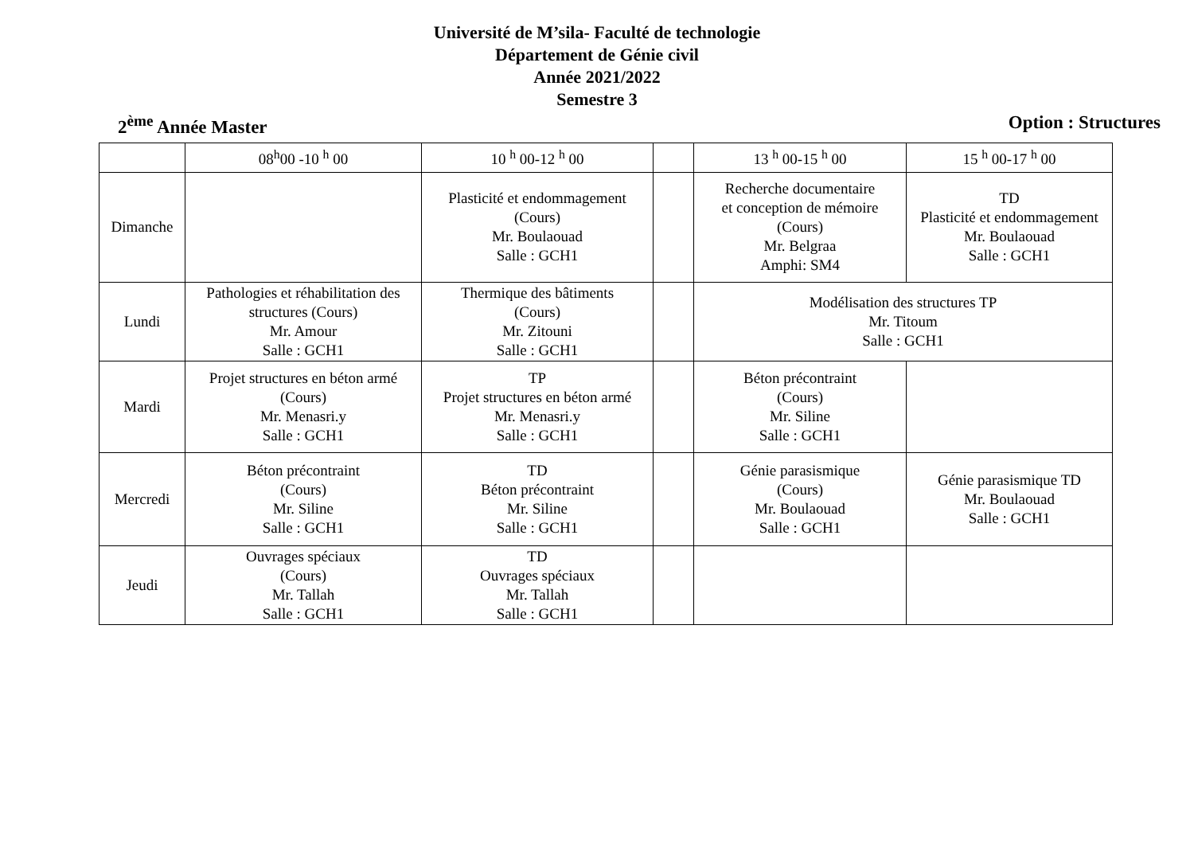Université de M’sila- Faculté de technologie
Département de Génie civil
Année 2021/2022
Semestre 3
2<sup>ème</sup> Année Master Option : Structures
| | 08<sup>h</sup>00 -10 <sup>h</sup> 00 | 10 <sup>h</sup> 00-12 <sup>h</sup> 00 | | 13 <sup>h</sup> 00-15 <sup>h</sup> 00 | 15 <sup>h</sup> 00-17 <sup>h</sup> 00 |
| Dimanche | | Plasticité et endommagement (Cours) Mr. Boulaouad Salle : GCH1 | | Recherche documentaire et conception de mémoire (Cours) Mr. Belgraa Amphi: SM4 | TD Plasticité et endommagement Mr. Boulaouad Salle : GCH1 |
| Lundi | Pathologies et réhabilitation des structures (Cours) Mr. Amour Salle : GCH1 | Thermique des bâtiments (Cours) Mr. Zitouni Salle : GCH1 | | Modélisation des structures TP Mr. Titoum Salle : GCH1 | |
| Mardi | Projet structures en béton armé (Cours) Mr. Menasri.y Salle : GCH1 | TP Projet structures en béton armé Mr. Menasri.y Salle : GCH1 | | Béton précontraint (Cours) Mr. Siline Salle : GCH1 | |
| Mercredi | Béton précontraint (Cours) Mr. Siline Salle : GCH1 | TD Béton précontraint Mr. Siline Salle : GCH1 | | Génie parasismique (Cours) Mr. Boulaouad Salle : GCH1 | Génie parasismique TD Mr. Boulaouad Salle : GCH1 |
| Jeudi | Ouvrages spéciaux (Cours) Mr. Tallah Salle : GCH1 | TD Ouvrages spéciaux Mr. Tallah Salle : GCH1 | | | |